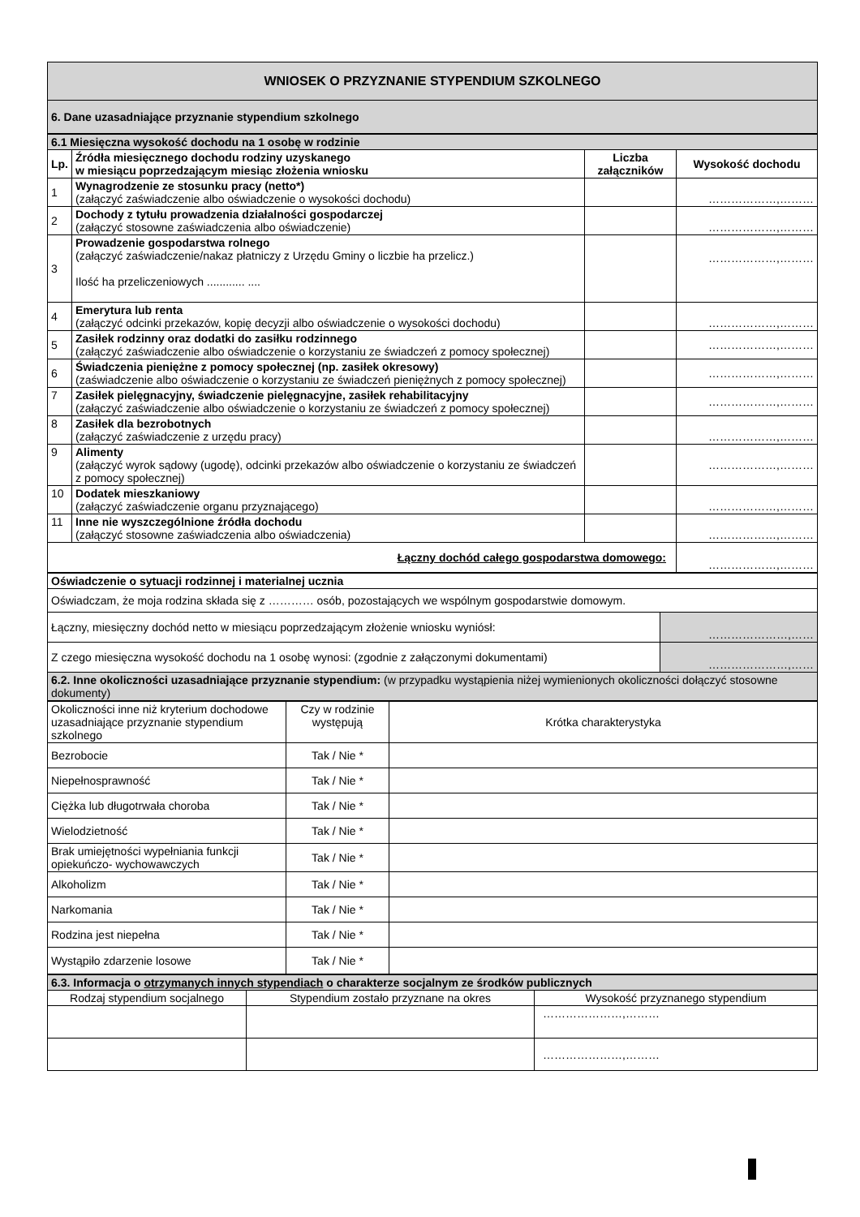| WNIOSEK O PRZYZNANIE STYPENDIUM SZKOLNEGO |
| 6. Dane uzasadniające przyznanie stypendium szkolnego |
| 6.1 Miesięczna wysokość dochodu na 1 osobę w rodzinie | | | |
| Lp. | Źródła miesięcznego dochodu rodziny uzyskanego w miesiącu poprzedzającym miesiąc złożenia wniosku | Liczba załączników | Wysokość dochodu |
| 1 | Wynagrodzenie ze stosunku pracy (netto*) (załączyć zaświadczenie albo oświadczenie o wysokości dochodu) | | ………………,……… |
| 2 | Dochody z tytułu prowadzenia działalności gospodarczej (załączyć stosowne zaświadczenia albo oświadczenie) | | ………………,……… |
| 3 | Prowadzenie gospodarstwa rolnego (załączyć zaświadczenie/nakaz płatniczy z Urzędu Gminy o liczbie ha przelicz.) Ilość ha przeliczeniowych ............ .... | | ………………,……… |
| 4 | Emerytura lub renta (załączyć odcinki przekazów, kopię decyzji albo oświadczenie o wysokości dochodu) | | ………………,……… |
| 5 | Zasiłek rodzinny oraz dodatki do zasiłku rodzinnego (załączyć zaświadczenie albo oświadczenie o korzystaniu ze świadczeń z pomocy społecznej) | | ………………,……… |
| 6 | Świadczenia pieniężne z pomocy społecznej (np. zasiłek okresowy) (zaświadczenie albo oświadczenie o korzystaniu ze świadczeń pieniężnych z pomocy społecznej) | | ………………,……… |
| 7 | Zasiłek pielęgnacyjny, świadczenie pielęgnacyjne, zasiłek rehabilitacyjny (załączyć zaświadczenie albo oświadczenie o korzystaniu ze świadczeń z pomocy społecznej) | | ………………,……… |
| 8 | Zasiłek dla bezrobotnych (załączyć zaświadczenie z urzędu pracy) | | ………………,……… |
| 9 | Alimenty (załączyć wyrok sądowy (ugodę), odcinki przekazów albo oświadczenie o korzystaniu ze świadczeń z pomocy społecznej) | | ………………,……… |
| 10 | Dodatek mieszkaniowy (załączyć zaświadczenie organu przyznającego) | | ………………,……… |
| 11 | Inne nie wyszczególnione źródła dochodu (załączyć stosowne zaświadczenia albo oświadczenia) | | ………………,……… |
| Łączny dochód całego gospodarstwa domowego: | | | ………………,……… |
| Oświadczenie o sytuacji rodzinnej i materialnej ucznia | |
| Oświadczam, że moja rodzina składa się z ………… osób, pozostających we wspólnym gospodarstwie domowym. | |
| Łączny, miesięczny dochód netto w miesiącu poprzedzającym złożenie wniosku wyniósł: | …………………,…… |
| Z czego miesięczna wysokość dochodu na 1 osobę wynosi: (zgodnie z załączonymi dokumentami) | …………………,…… |
| 6.2. Inne okoliczności uzasadniające przyznanie stypendium: (w przypadku wystąpienia niżej wymienionych okoliczności dołączyć stosowne dokumenty) | |
| Okoliczności inne niż kryterium dochodowe uzasadniające przyznanie stypendium szkolnego | Czy w rodzinie występują | Krótka charakterystyka |
| Bezrobocie | Tak / Nie * | |
| Niepełnosprawność | Tak / Nie * | |
| Ciężka lub długotrwała choroba | Tak / Nie * | |
| Wielodzietność | Tak / Nie * | |
| Brak umiejętności wypełniania funkcji opiekuńczo- wychowawczych | Tak / Nie * | |
| Alkoholizm | Tak / Nie * | |
| Narkomania | Tak / Nie * | |
| Rodzina jest niepełna | Tak / Nie * | |
| Wystąpiło zdarzenie losowe | Tak / Nie * | |
| 6.3. Informacja o otrzymanych innych stypendiach o charakterze socjalnym ze środków publicznych | | |
| Rodzaj stypendium socjalnego | Stypendium zostało przyznane na okres | Wysokość przyznanego stypendium |
| | | …………………,……… |
| | | …………………,……… |